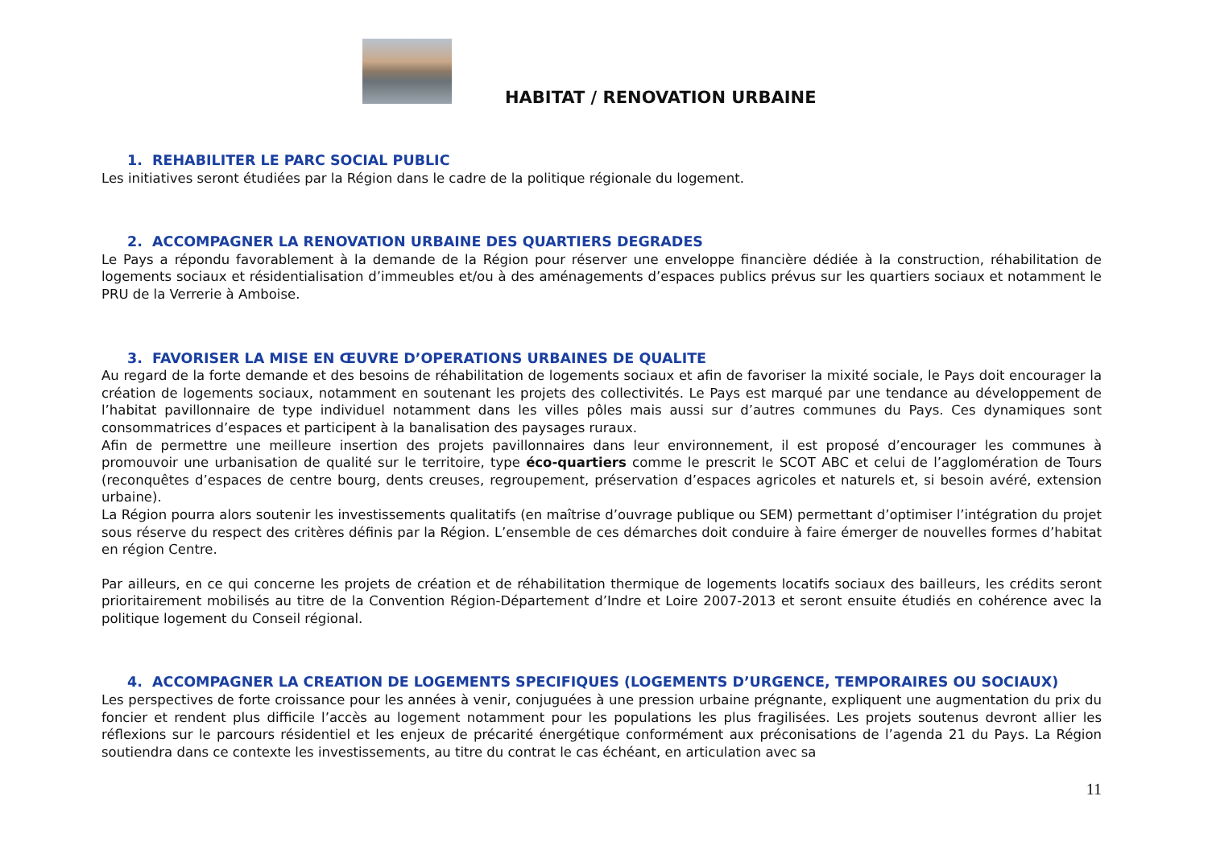HABITAT / RENOVATION URBAINE
1. REHABILITER LE PARC SOCIAL PUBLIC
Les initiatives seront étudiées par la Région dans le cadre de la politique régionale du logement.
2. ACCOMPAGNER LA RENOVATION URBAINE DES QUARTIERS DEGRADES
Le Pays a répondu favorablement à la demande de la Région pour réserver une enveloppe financière dédiée à la construction, réhabilitation de logements sociaux et résidentialisation d’immeubles et/ou à des aménagements d’espaces publics prévus sur les quartiers sociaux et notamment le PRU de la Verrerie à Amboise.
3. FAVORISER LA MISE EN ŒUVRE D’OPERATIONS URBAINES DE QUALITE
Au regard de la forte demande et des besoins de réhabilitation de logements sociaux et afin de favoriser la mixité sociale, le Pays doit encourager la création de logements sociaux, notamment en soutenant les projets des collectivités. Le Pays est marqué par une tendance au développement de l’habitat pavillonnaire de type individuel notamment dans les villes pôles mais aussi sur d’autres communes du Pays. Ces dynamiques sont consommatrices d’espaces et participent à la banalisation des paysages ruraux.
Afin de permettre une meilleure insertion des projets pavillonnaires dans leur environnement, il est proposé d’encourager les communes à promouvoir une urbanisation de qualité sur le territoire, type éco-quartiers comme le prescrit le SCOT ABC et celui de l’agglomération de Tours (reconquêtes d’espaces de centre bourg, dents creuses, regroupement, préservation d’espaces agricoles et naturels et, si besoin avéré, extension urbaine).
La Région pourra alors soutenir les investissements qualitatifs (en maîtrise d’ouvrage publique ou SEM) permettant d’optimiser l’intégration du projet sous réserve du respect des critères définis par la Région. L’ensemble de ces démarches doit conduire à faire émerger de nouvelles formes d’habitat en région Centre.
Par ailleurs, en ce qui concerne les projets de création et de réhabilitation thermique de logements locatifs sociaux des bailleurs, les crédits seront prioritairement mobilisés au titre de la Convention Région-Département d’Indre et Loire 2007-2013 et seront ensuite étudiés en cohérence avec la politique logement du Conseil régional.
4. ACCOMPAGNER LA CREATION DE LOGEMENTS SPECIFIQUES (LOGEMENTS D’URGENCE, TEMPORAIRES OU SOCIAUX)
Les perspectives de forte croissance pour les années à venir, conjuguées à une pression urbaine prégnante, expliquent une augmentation du prix du foncier et rendent plus difficile l’accès au logement notamment pour les populations les plus fragilisées. Les projets soutenus devront allier les réflexions sur le parcours résidentiel et les enjeux de précarité énergétique conformément aux préconisations de l’agenda 21 du Pays. La Région soutiendra dans ce contexte les investissements, au titre du contrat le cas échéant, en articulation avec sa
11